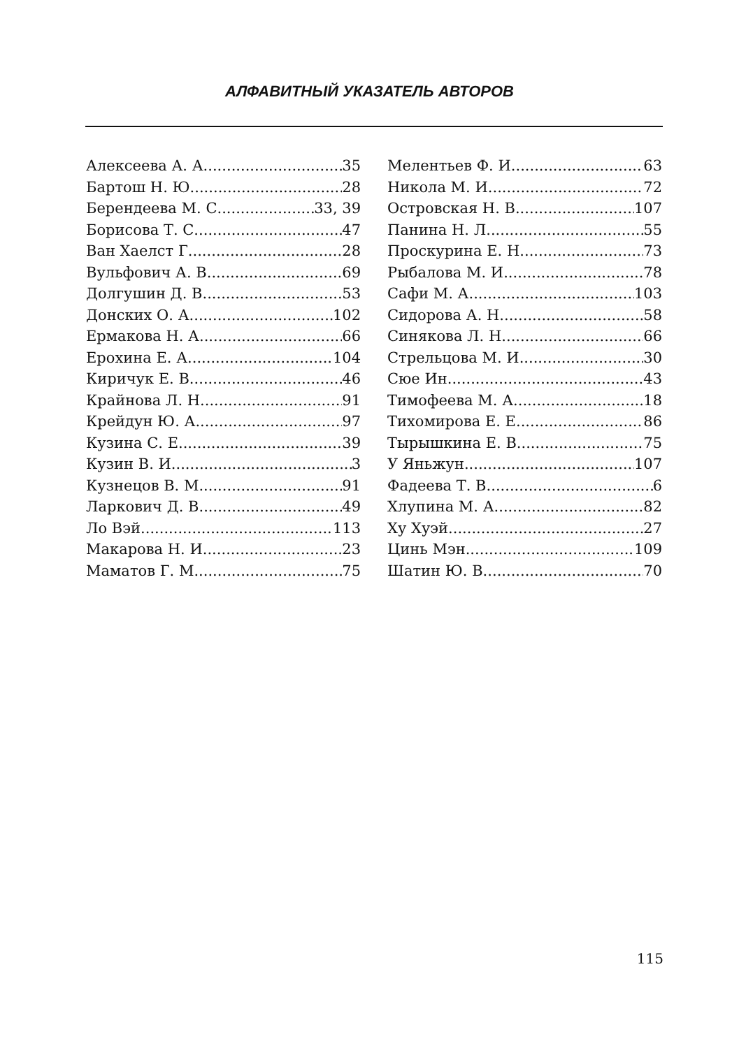АЛФАВИТНЫЙ УКАЗАТЕЛЬ АВТОРОВ
Алексеева А. А. 35
Бартош Н. Ю. 28
Берендеева М. С. 33, 39
Борисова Т. С. 47
Ван Хаелст Г. 28
Вульфович А. В. 69
Долгушин Д. В. 53
Донских О. А. 102
Ермакова Н. А. 66
Ерохина Е. А. 104
Киричук Е. В. 46
Крайнова Л. Н. 91
Крейдун Ю. А. 97
Кузина С. Е. 39
Кузин В. И. 3
Кузнецов В. М. 91
Ларкович Д. В. 49
Ло Вэй 113
Макарова Н. И. 23
Маматов Г. М. 75
Мелентьев Ф. И. 63
Никола М. И. 72
Островская Н. В. 107
Панина Н. Л. 55
Проскурина Е. Н. 73
Рыбалова М. И. 78
Сафи М. А. 103
Сидорова А. Н. 58
Синякова Л. Н. 66
Стрельцова М. И. 30
Сюе Ин 43
Тимофеева М. А. 18
Тихомирова Е. Е. 86
Тырышкина Е. В. 75
У Яньжун 107
Фадеева Т. В. 6
Хлупина М. А. 82
Ху Хуэй 27
Цинь Мэн 109
Шатин Ю. В. 70
115